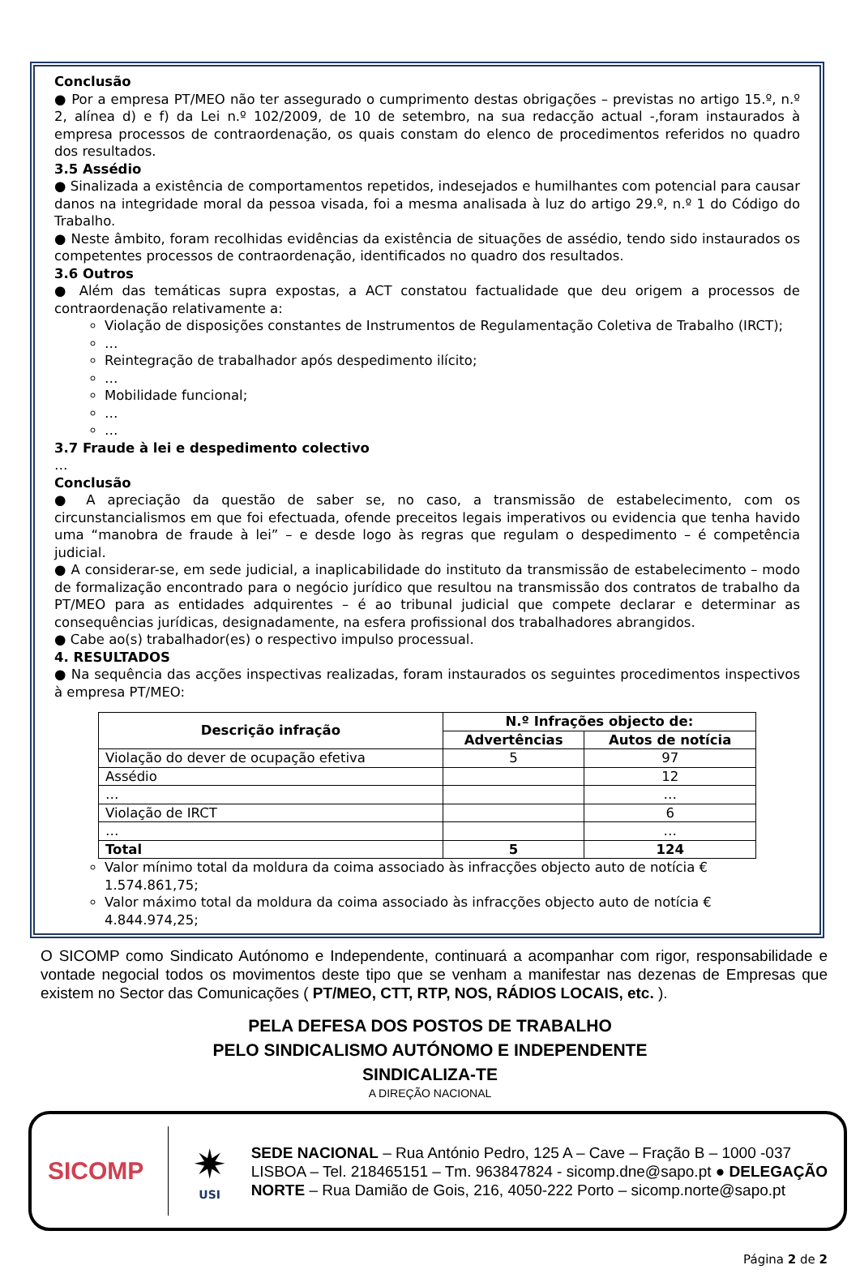Conclusão
● Por a empresa PT/MEO não ter assegurado o cumprimento destas obrigações – previstas no artigo 15.º, n.º 2, alínea d) e f) da Lei n.º 102/2009, de 10 de setembro, na sua redacção actual -,foram instaurados à empresa processos de contraordenação, os quais constam do elenco de procedimentos referidos no quadro dos resultados.
3.5 Assédio
● Sinalizada a existência de comportamentos repetidos, indesejados e humilhantes com potencial para causar danos na integridade moral da pessoa visada, foi a mesma analisada à luz do artigo 29.º, n.º 1 do Código do Trabalho.
● Neste âmbito, foram recolhidas evidências da existência de situações de assédio, tendo sido instaurados os competentes processos de contraordenação, identificados no quadro dos resultados.
3.6 Outros
● Além das temáticas supra expostas, a ACT constatou factualidade que deu origem a processos de contraordenação relativamente a:
Violação de disposições constantes de Instrumentos de Regulamentação Coletiva de Trabalho (IRCT);
…
Reintegração de trabalhador após despedimento ilícito;
…
Mobilidade funcional;
…
…
3.7 Fraude à lei e despedimento colectivo
…
Conclusão
● A apreciação da questão de saber se, no caso, a transmissão de estabelecimento, com os circunstancialismos em que foi efectuada, ofende preceitos legais imperativos ou evidencia que tenha havido uma “manobra de fraude à lei” – e desde logo às regras que regulam o despedimento – é competência judicial.
● A considerar-se, em sede judicial, a inaplicabilidade do instituto da transmissão de estabelecimento – modo de formalização encontrado para o negócio jurídico que resultou na transmissão dos contratos de trabalho da PT/MEO para as entidades adquirentes – é ao tribunal judicial que compete declarar e determinar as consequências jurídicas, designadamente, na esfera profissional dos trabalhadores abrangidos.
● Cabe ao(s) trabalhador(es) o respectivo impulso processual.
4. RESULTADOS
● Na sequência das acções inspectivas realizadas, foram instaurados os seguintes procedimentos inspectivos à empresa PT/MEO:
| Descrição infração | N.º Infrações objecto de: | |
| --- | --- | --- |
| | Advertências | Autos de notícia |
| Violação do dever de ocupação efetiva | 5 | 97 |
| Assédio | | 12 |
| … | | … |
| Violação de IRCT | | 6 |
| … | | … |
| Total | 5 | 124 |
Valor mínimo total da moldura da coima associado às infracções objecto auto de notícia € 1.574.861,75;
Valor máximo total da moldura da coima associado às infracções objecto auto de notícia € 4.844.974,25;
O SICOMP como Sindicato Autónomo e Independente, continuará a acompanhar com rigor, responsabilidade e vontade negocial todos os movimentos deste tipo que se venham a manifestar nas dezenas de Empresas que existem no Sector das Comunicações ( PT/MEO, CTT, RTP, NOS, RÁDIOS LOCAIS, etc. ).
PELA DEFESA DOS POSTOS DE TRABALHO
PELO SINDICALISMO AUTÓNOMO E INDEPENDENTE
SINDICALIZA-TE
A DIREÇÃO NACIONAL
SICOMP
✷
USI
SEDE NACIONAL – Rua António Pedro, 125 A – Cave – Fração B – 1000 -037 LISBOA – Tel. 218465151 – Tm. 963847824 - sicomp.dne@sapo.pt ● DELEGAÇÃO NORTE – Rua Damião de Gois, 216, 4050-222 Porto – sicomp.norte@sapo.pt
Página 2 de 2